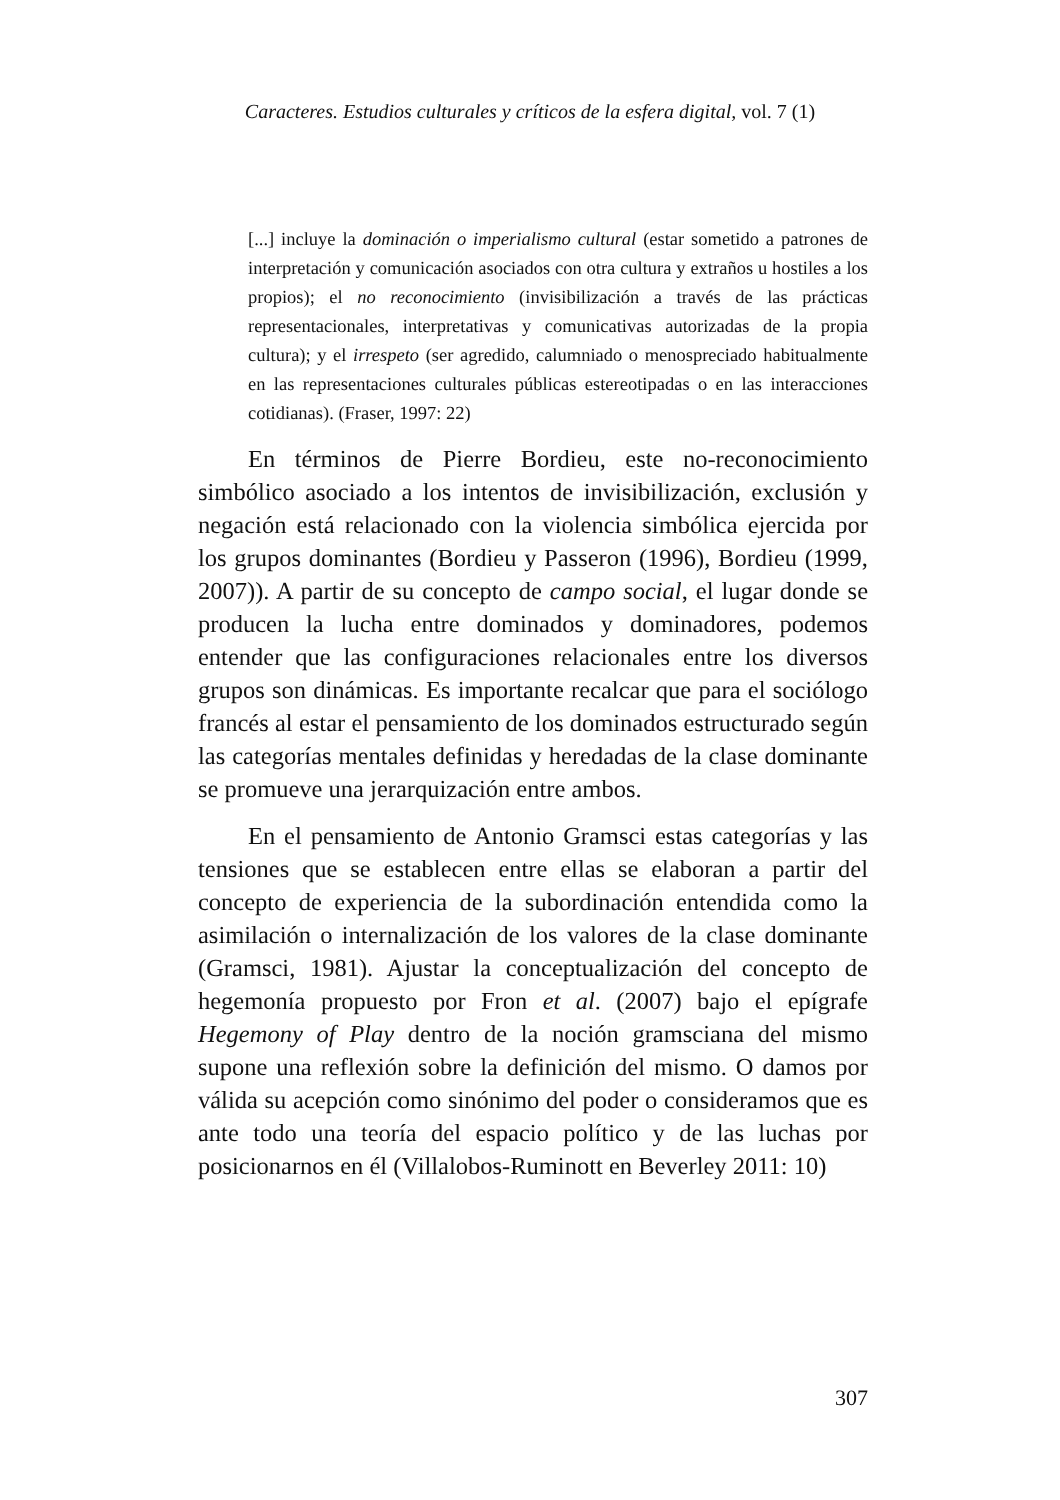Caracteres. Estudios culturales y críticos de la esfera digital, vol. 7 (1)
[...] incluye la dominación o imperialismo cultural (estar sometido a patrones de interpretación y comunicación asociados con otra cultura y extraños u hostiles a los propios); el no reconocimiento (invisibilización a través de las prácticas representacionales, interpretativas y comunicativas autorizadas de la propia cultura); y el irrespeto (ser agredido, calumniado o menospreciado habitualmente en las representaciones culturales públicas estereotipadas o en las interacciones cotidianas). (Fraser, 1997: 22)
En términos de Pierre Bordieu, este no-reconocimiento simbólico asociado a los intentos de invisibilización, exclusión y negación está relacionado con la violencia simbólica ejercida por los grupos dominantes (Bordieu y Passeron (1996), Bordieu (1999, 2007)). A partir de su concepto de campo social, el lugar donde se producen la lucha entre dominados y dominadores, podemos entender que las configuraciones relacionales entre los diversos grupos son dinámicas. Es importante recalcar que para el sociólogo francés al estar el pensamiento de los dominados estructurado según las categorías mentales definidas y heredadas de la clase dominante se promueve una jerarquización entre ambos.
En el pensamiento de Antonio Gramsci estas categorías y las tensiones que se establecen entre ellas se elaboran a partir del concepto de experiencia de la subordinación entendida como la asimilación o internalización de los valores de la clase dominante (Gramsci, 1981). Ajustar la conceptualización del concepto de hegemonía propuesto por Fron et al. (2007) bajo el epígrafe Hegemony of Play dentro de la noción gramsciana del mismo supone una reflexión sobre la definición del mismo. O damos por válida su acepción como sinónimo del poder o consideramos que es ante todo una teoría del espacio político y de las luchas por posicionarnos en él (Villalobos-Ruminott en Beverley 2011: 10)
307